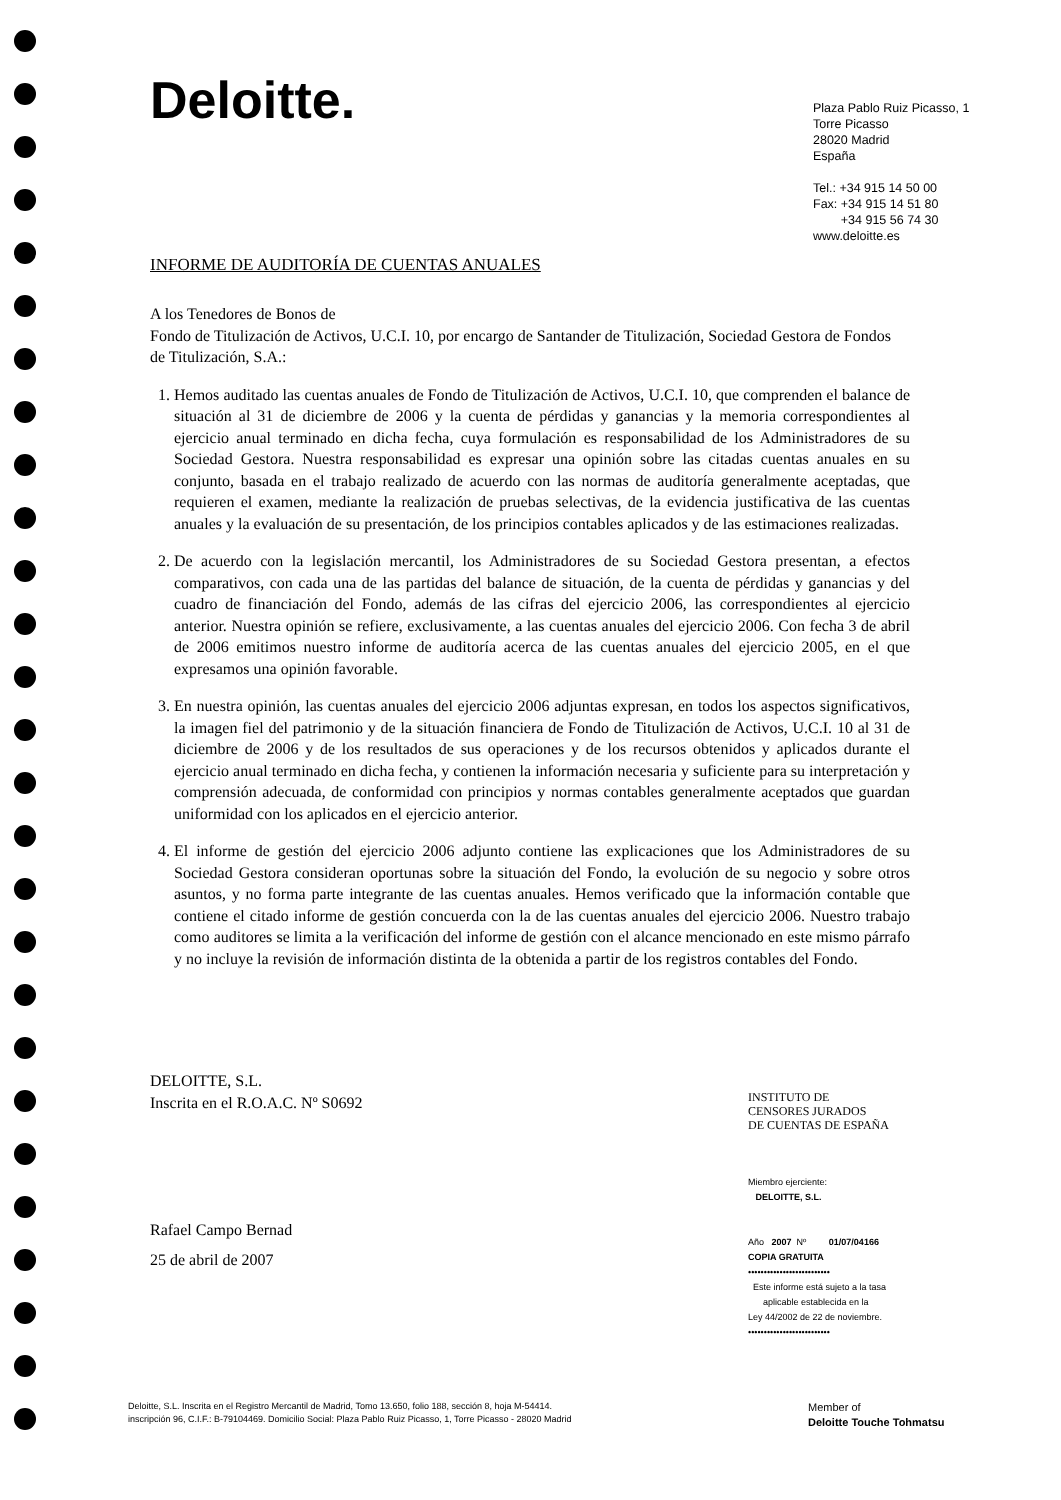Deloitte.
INFORME DE AUDITORÍA DE CUENTAS ANUALES
A los Tenedores de Bonos de
Fondo de Titulización de Activos, U.C.I. 10, por encargo de Santander de Titulización, Sociedad Gestora de Fondos de Titulización, S.A.:
1. Hemos auditado las cuentas anuales de Fondo de Titulización de Activos, U.C.I. 10, que comprenden el balance de situación al 31 de diciembre de 2006 y la cuenta de pérdidas y ganancias y la memoria correspondientes al ejercicio anual terminado en dicha fecha, cuya formulación es responsabilidad de los Administradores de su Sociedad Gestora. Nuestra responsabilidad es expresar una opinión sobre las citadas cuentas anuales en su conjunto, basada en el trabajo realizado de acuerdo con las normas de auditoría generalmente aceptadas, que requieren el examen, mediante la realización de pruebas selectivas, de la evidencia justificativa de las cuentas anuales y la evaluación de su presentación, de los principios contables aplicados y de las estimaciones realizadas.
2. De acuerdo con la legislación mercantil, los Administradores de su Sociedad Gestora presentan, a efectos comparativos, con cada una de las partidas del balance de situación, de la cuenta de pérdidas y ganancias y del cuadro de financiación del Fondo, además de las cifras del ejercicio 2006, las correspondientes al ejercicio anterior. Nuestra opinión se refiere, exclusivamente, a las cuentas anuales del ejercicio 2006. Con fecha 3 de abril de 2006 emitimos nuestro informe de auditoría acerca de las cuentas anuales del ejercicio 2005, en el que expresamos una opinión favorable.
3. En nuestra opinión, las cuentas anuales del ejercicio 2006 adjuntas expresan, en todos los aspectos significativos, la imagen fiel del patrimonio y de la situación financiera de Fondo de Titulización de Activos, U.C.I. 10 al 31 de diciembre de 2006 y de los resultados de sus operaciones y de los recursos obtenidos y aplicados durante el ejercicio anual terminado en dicha fecha, y contienen la información necesaria y suficiente para su interpretación y comprensión adecuada, de conformidad con principios y normas contables generalmente aceptados que guardan uniformidad con los aplicados en el ejercicio anterior.
4. El informe de gestión del ejercicio 2006 adjunto contiene las explicaciones que los Administradores de su Sociedad Gestora consideran oportunas sobre la situación del Fondo, la evolución de su negocio y sobre otros asuntos, y no forma parte integrante de las cuentas anuales. Hemos verificado que la información contable que contiene el citado informe de gestión concuerda con la de las cuentas anuales del ejercicio 2006. Nuestro trabajo como auditores se limita a la verificación del informe de gestión con el alcance mencionado en este mismo párrafo y no incluye la revisión de información distinta de la obtenida a partir de los registros contables del Fondo.
Plaza Pablo Ruiz Picasso, 1
Torre Picasso
28020 Madrid
España
Tel.: +34 915 14 50 00
Fax: +34 915 14 51 80
+34 915 56 74 30
www.deloitte.es
DELOITTE, S.L.
Inscrita en el R.O.A.C. Nº S0692
Rafael Campo Bernad
25 de abril de 2007
INSTITUTO DE
CENSORES JURADOS
DE CUENTAS DE ESPAÑA
Miembro ejerciente:
DELOITTE, S.L.
Año 2007 Nº 01/07/04166
COPIA GRATUITA
••••••••••••••••••••••••••
Este informe está sujeto a la tasa
aplicable establecida en la
Ley 44/2002 de 22 de noviembre.
••••••••••••••••••••••••••
Deloitte, S.L. Inscrita en el Registro Mercantil de Madrid, Tomo 13.650, folio 188, sección 8, hoja M-54414.
inscripción 96, C.I.F.: B-79104469. Domicilio Social: Plaza Pablo Ruiz Picasso, 1, Torre Picasso - 28020 Madrid
Member of
Deloitte Touche Tohmatsu